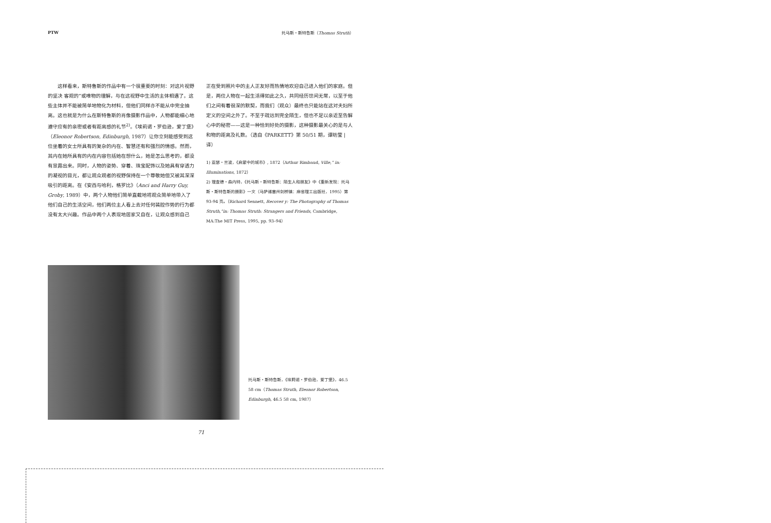PTW 托马斯・斯特鲁斯（Thomas Struth）
　　这样看来，斯特鲁斯的作品中有一个很重要的时刻：对这片视野的坚决 客观的”或唯物的理解，与在这视野中生活的主体相遇了。这些主体并不能被简单地物化为材料，但他们同样亦不能从中完全抽离。这也就是为什么在斯特鲁斯的肖像摄影作品中，人物都能细心地遵守应有的亲密或者有距离感的礼节<sup>2)</sup>。《埃莉诺・罗伯逊，爱丁堡》（Eleonor Robertson, Edinburgh, 1987）让你立刻能感受到这位坐着的女士所具有的复杂的内在、智慧还有和强烈的情感。然而，其内在她所具有的内在内容包括她在想什么，她是怎么思考的，都没有显露出来。同时，人物的姿势、穿着、珠宝配饰以及她具有穿透力的凝视的目光，都让观众观者的视野保持在一个尊敬她但又被其深深吸引的距离。在《安西与哈利，格罗比》（Anci and Harry Guy, Groby, 1989）中，两个人物他们简单直截地将观众简单地带入了他们自己的生活空间，他们两位主人看上去对任何装腔作势的行为都没有太大兴趣。作品中两个人表现地居家又自在，让观众感到自己
正在受到照片中的主人正友好而热情地欢迎自己进入他们的家庭。但是，两位人物在一起生活得如此之久，共同经历世间无常，以至于他们之间有着很深的默契，而我们（观众）最终也只能站在这对夫妇所定义的空间之外了。不至于疏远到完全陌生，但也不足以亲近至告解心中的秘密——这是一种恰到好处的摄影，这种摄影最关心的是与人和物的距离及礼数。（选自《PARKETT》第 50/51 期，谭昉莹 | 译）
1) 亚瑟・兰波，《启蒙中的城市》, 1872（Arthur Rimbaud, Ville,” in: Illuminations, 1872）
2) 理查德・森内特，《托马斯・斯特鲁斯：陌生人和朋友》中《重新发现：托马斯・斯特鲁斯的摄影》一文（马萨诸塞州剑桥镇：麻省理工出版社，1995）第 93-94 页。（Richard Sennett, Recover y: The Photography of Thomas Struth,”in: Thomas Struth: Strangers and Friends, Cambridge, MA:The MIT Press, 1995, pp. 93–94）
托马斯・斯特鲁斯，《埃莉诺・罗伯逊，爱丁堡》，46.5 58 cm（Thomas Struth, Eleonor Robertson, Edinburgh, 46.5 58 cm, 1987）
71